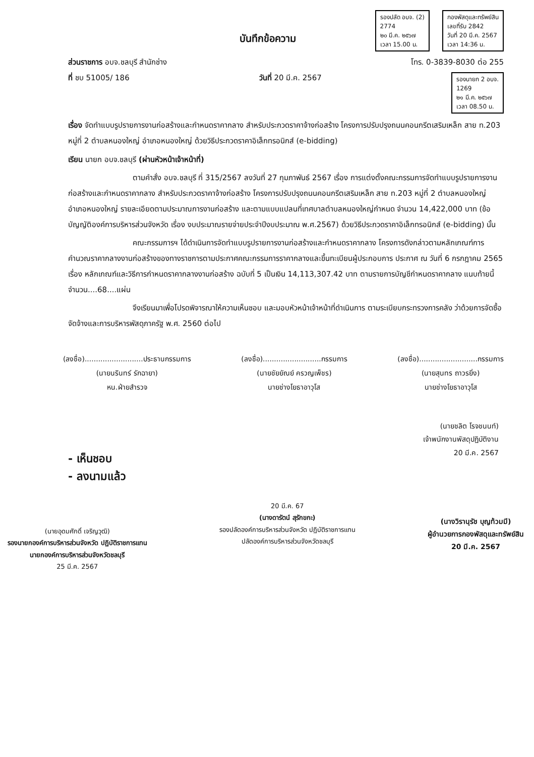รองปลัด อบจ. (2)
2774
๒๐ มี.ค. ๒๕๖๗
เวลา 15.00 น.
กองพัสดุและทรัพย์สิน
เลขที่รับ 2842
วันที่ 20 มี.ค. 2567
เวลา 14:36 น.
บันทึกข้อความ
ส่วนราชการ อบจ.ชลบุรี สำนักช่าง โทร. 0-3839-8030 ต่อ 255
ที่ ชบ 51005/ 186 วันที่ 20 มี.ค. 2567 รองนายก 2 อบจ.
1269
๒๑ มี.ค. ๒๕๖๗
เวลา 08.50 น.
เรื่อง จัดทำแบบรูปรายการงานก่อสร้างและกำหนดราคากลาง สำหรับประกวดราคาจ้างก่อสร้าง โครงการปรับปรุงถนนคอนกรีตเสริมเหล็ก สาย ท.203 หมู่ที่ 2 ตำบลหนองใหญ่ อำเภอหนองใหญ่ ด้วยวิธีประกวดราคาอิเล็กทรอนิกส์ (e-bidding)
เรียน นายก อบจ.ชลบุรี (ผ่านหัวหน้าเจ้าหน้าที่)
ตามคำสั่ง อบจ.ชลบุรี ที่ 315/2567 ลงวันที่ 27 กุมภาพันธ์ 2567 เรื่อง การแต่งตั้งคณะกรรมการจัดทำแบบรูปรายการงานก่อสร้างและกำหนดราคากลาง สำหรับประกวดราคาจ้างก่อสร้าง โครงการปรับปรุงถนนคอนกรีตเสริมเหล็ก สาย ท.203 หมู่ที่ 2 ตำบลหนองใหญ่ อำเภอหนองใหญ่ รายละเอียดตามประมาณการงานก่อสร้าง และตามแบบแปลนที่เทศบาลตำบลหนองใหญ่กำหนด จำนวน 14,422,000 บาท (ข้อบัญญัติองค์การบริหารส่วนจังหวัด เรื่อง งบประมาณรายจ่ายประจำปีงบประมาณ พ.ศ.2567) ด้วยวิธีประกวดราคาอิเล็กทรอนิกส์ (e-bidding) นั้น
คณะกรรมการฯ ได้ดำเนินการจัดทำแบบรูปรายการงานก่อสร้างและกำหนดราคากลาง โครงการดังกล่าวตามหลักเกณฑ์การคำนวณราคากลางงานก่อสร้างของทางราชการตามประกาศคณะกรรมการราคากลางและขึ้นทะเบียนผู้ประกอบการ ประกาศ ณ วันที่ 6 กรกฎาคม 2565 เรื่อง หลักเกณฑ์และวิธีการกำหนดราคากลางงานก่อสร้าง ฉบับที่ 5 เป็นเงิน 14,113,307.42 บาท ตามรายการบัญชีกำหนดราคากลาง แนบท้ายนี้ จำนวน....68....แผ่น
จึงเรียนมาเพื่อโปรดพิจารณาให้ความเห็นชอบ และมอบหัวหน้าเจ้าหน้าที่ดำเนินการ ตามระเบียบกระทรวงการคลัง ว่าด้วยการจัดซื้อจัดจ้างและการบริหารพัสดุภาครัฐ พ.ศ. 2560 ต่อไป
(ลงชื่อ)..........................ประธานกรรมการ
(นายนรินทร์ รักฉายา)
หน.ฝ่ายสำรวจ
(ลงชื่อ)..........................กรรมการ
(นายชัยยัณย์ ครวญเพ็ชร)
นายช่างโยธาอาวุโส
(ลงชื่อ)..........................กรรมการ
(นายสุนทร ถาวรยิ่ง)
นายช่างโยธาอาวุโส
(นายชลิต โรจชนนท์)
เจ้าพนักงานพัสดุปฏิบัติงาน
20 มี.ค. 2567
- เห็นชอบ
- ลงนามแล้ว
(นายอุดมศักดิ์ เจริญวุฒิ)
รองนายกองค์การบริหารส่วนจังหวัด ปฏิบัติราชการแทน
นายกองค์การบริหารส่วนจังหวัดชลบุรี
25 มี.ค. 2567
20 มี.ค. 67
(นางดารัตน์ สุรักขกะ)
รองปลัดองค์การบริหารส่วนจังหวัด ปฏิบัติราชการแทน
ปลัดองค์การบริหารส่วนจังหวัดชลบุรี
(นางวิรานุรัช บุญท้วมมี)
ผู้อำนวยการกองพัสดุและทรัพย์สิน
20 มี.ค. 2567